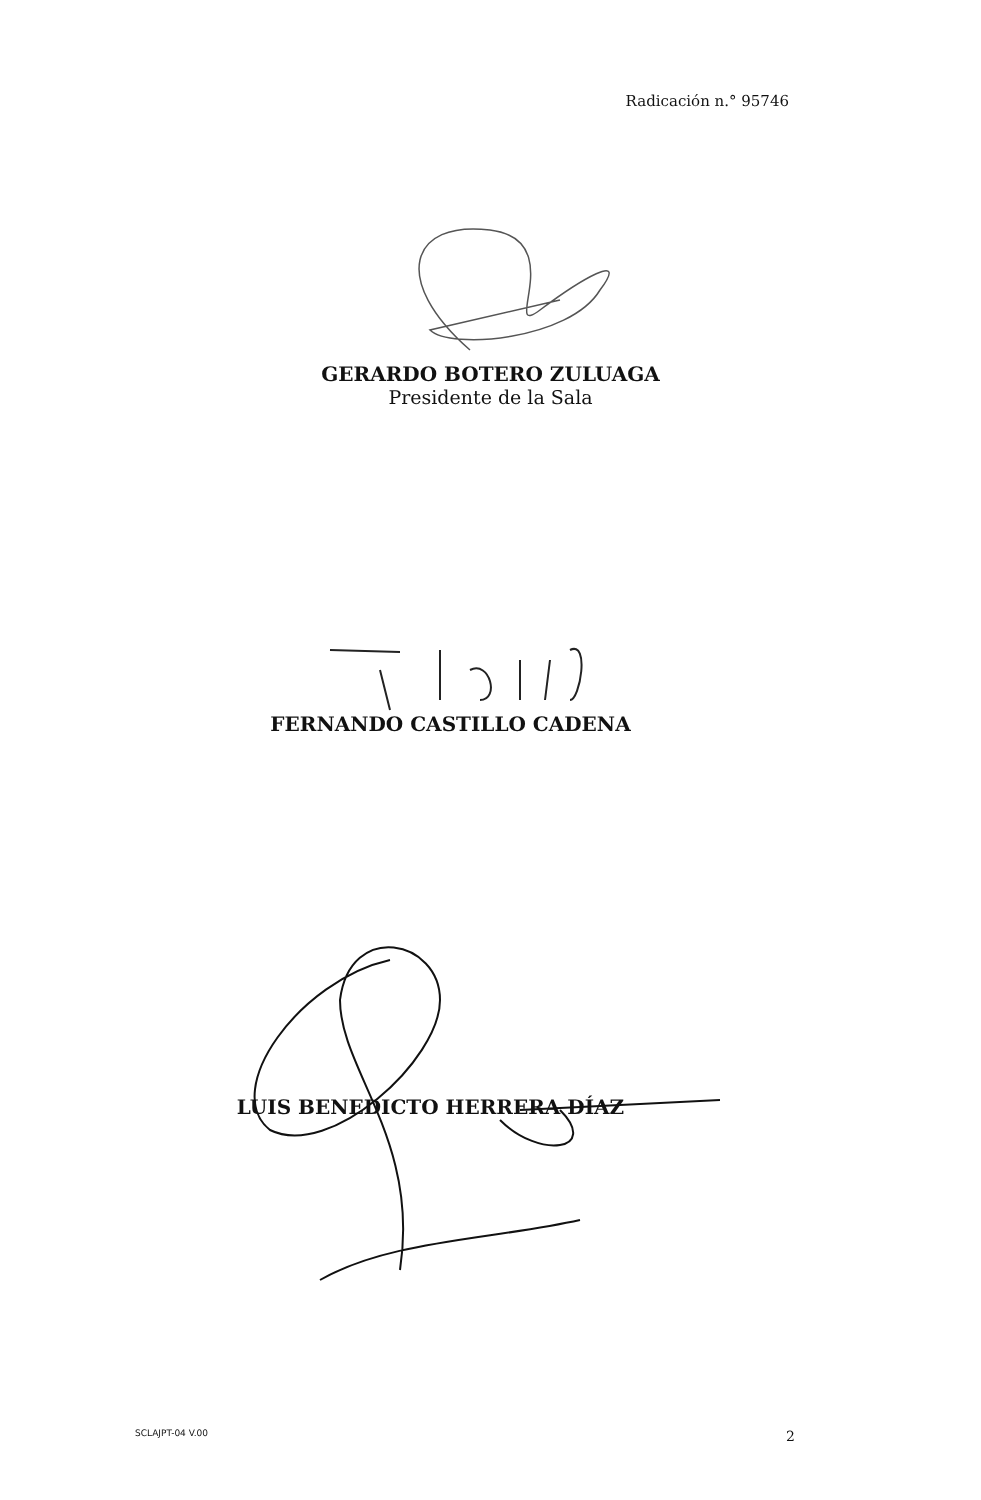Radicación n.° 95746
GERARDO BOTERO ZULUAGA
Presidente de la Sala
FERNANDO CASTILLO CADENA
LUIS BENEDICTO HERRERA DÍAZ
SCLAJPT-04 V.00 2